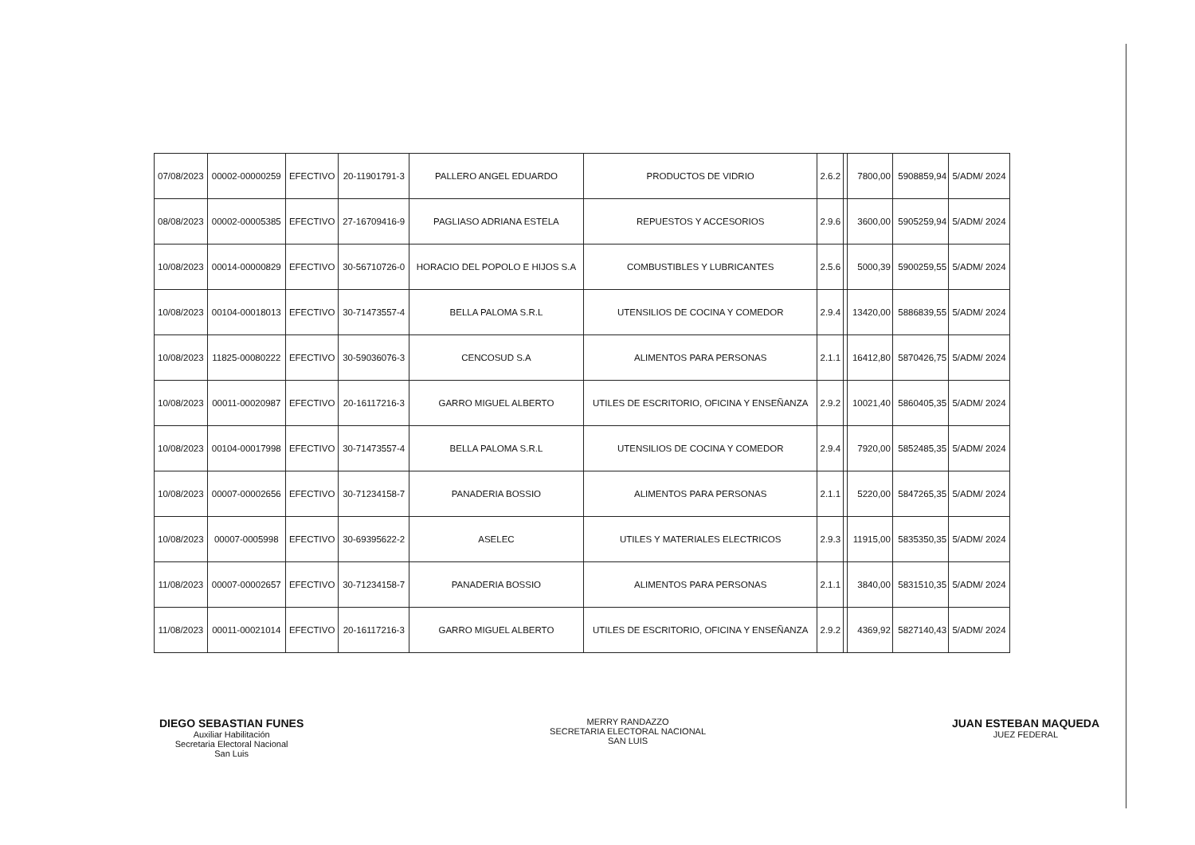| 07/08/2023 | 00002-00000259 | EFECTIVO | 20-11901791-3 | PALLERO ANGEL EDUARDO | PRODUCTOS DE VIDRIO | 2.6.2 | | 7800,00 | 5908859,94 | 5/ADM/ 2024 |
| 08/08/2023 | 00002-00005385 | EFECTIVO | 27-16709416-9 | PAGLIASO ADRIANA ESTELA | REPUESTOS Y ACCESORIOS | 2.9.6 | | 3600,00 | 5905259,94 | 5/ADM/ 2024 |
| 10/08/2023 | 00014-00000829 | EFECTIVO | 30-56710726-0 | HORACIO DEL POPOLO E HIJOS S.A | COMBUSTIBLES Y LUBRICANTES | 2.5.6 | | 5000,39 | 5900259,55 | 5/ADM/ 2024 |
| 10/08/2023 | 00104-00018013 | EFECTIVO | 30-71473557-4 | BELLA PALOMA S.R.L | UTENSILIOS DE COCINA Y COMEDOR | 2.9.4 | | 13420,00 | 5886839,55 | 5/ADM/ 2024 |
| 10/08/2023 | 11825-00080222 | EFECTIVO | 30-59036076-3 | CENCOSUD S.A | ALIMENTOS PARA PERSONAS | 2.1.1 | | 16412,80 | 5870426,75 | 5/ADM/ 2024 |
| 10/08/2023 | 00011-00020987 | EFECTIVO | 20-16117216-3 | GARRO MIGUEL ALBERTO | UTILES DE ESCRITORIO, OFICINA Y ENSEÑANZA | 2.9.2 | | 10021,40 | 5860405,35 | 5/ADM/ 2024 |
| 10/08/2023 | 00104-00017998 | EFECTIVO | 30-71473557-4 | BELLA PALOMA S.R.L | UTENSILIOS DE COCINA Y COMEDOR | 2.9.4 | | 7920,00 | 5852485,35 | 5/ADM/ 2024 |
| 10/08/2023 | 00007-00002656 | EFECTIVO | 30-71234158-7 | PANADERIA BOSSIO | ALIMENTOS PARA PERSONAS | 2.1.1 | | 5220,00 | 5847265,35 | 5/ADM/ 2024 |
| 10/08/2023 | 00007-0005998 | EFECTIVO | 30-69395622-2 | ASELEC | UTILES Y MATERIALES ELECTRICOS | 2.9.3 | | 11915,00 | 5835350,35 | 5/ADM/ 2024 |
| 11/08/2023 | 00007-00002657 | EFECTIVO | 30-71234158-7 | PANADERIA BOSSIO | ALIMENTOS PARA PERSONAS | 2.1.1 | | 3840,00 | 5831510,35 | 5/ADM/ 2024 |
| 11/08/2023 | 00011-00021014 | EFECTIVO | 20-16117216-3 | GARRO MIGUEL ALBERTO | UTILES DE ESCRITORIO, OFICINA Y ENSEÑANZA | 2.9.2 | | 4369,92 | 5827140,43 | 5/ADM/ 2024 |
DIEGO SEBASTIAN FUNES
Auxiliar Habilitación
Secretaria Electoral Nacional
San Luis
MERRY RANDAZZO
SECRETARIA ELECTORAL NACIONAL
SAN LUIS
JUAN ESTEBAN MAQUEDA
JUEZ FEDERAL